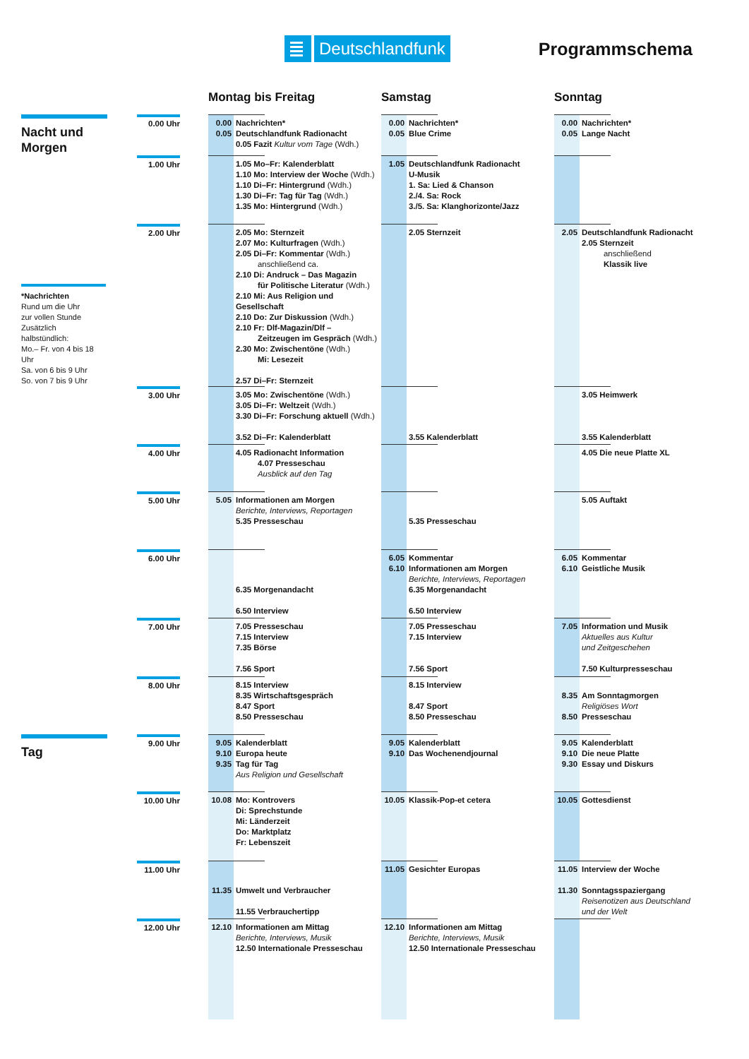Deutschlandfunk
Programmschema
| | | Montag bis Freitag | Samstag | Sonntag |
| --- | --- | --- | --- | --- |
| Nacht und Morgen | 0.00 Uhr | 0.00 Nachrichten* 0.05 Deutschlandfunk Radionacht 0.05 Fazit Kultur vom Tage (Wdh.) | 0.00 Nachrichten* 0.05 Blue Crime | 0.00 Nachrichten* 0.05 Lange Nacht |
| | 1.00 Uhr | 1.05 Mo–Fr: Kalenderblatt 1.10 Mo: Interview der Woche (Wdh.) 1.10 Di–Fr: Hintergrund (Wdh.) 1.30 Di–Fr: Tag für Tag (Wdh.) 1.35 Mo: Hintergrund (Wdh.) | 1.05 Deutschlandfunk Radionacht U-Musik 1. Sa: Lied & Chanson 2./4. Sa: Rock 3./5. Sa: Klanghorizonte/Jazz | |
| *Nachrichten Rund um die Uhr zur vollen Stunde Zusätzlich halbstündlich: Mo.– Fr. von 4 bis 18 Uhr Sa. von 6 bis 9 Uhr So. von 7 bis 9 Uhr | 2.00 Uhr | 2.05 Mo: Sternzeit 2.07 Mo: Kulturfragen (Wdh.) 2.05 Di–Fr: Kommentar (Wdh.) anschließend ca. 2.10 Di: Andruck – Das Magazin für Politische Literatur (Wdh.) 2.10 Mi: Aus Religion und Gesellschaft 2.10 Do: Zur Diskussion (Wdh.) 2.10 Fr: Dlf-Magazin/Dlf – Zeitzeugen im Gespräch (Wdh.) 2.30 Mo: Zwischentöne (Wdh.) Mi: Lesezeit 2.57 Di–Fr: Sternzeit | 2.05 Sternzeit | 2.05 Deutschlandfunk Radionacht 2.05 Sternzeit anschließend Klassik live |
| | 3.00 Uhr | 3.05 Mo: Zwischentöne (Wdh.) 3.05 Di–Fr: Weltzeit (Wdh.) 3.30 Di–Fr: Forschung aktuell (Wdh.) 3.52 Di–Fr: Kalenderblatt | 3.55 Kalenderblatt | 3.05 Heimwerk 3.55 Kalenderblatt |
| | 4.00 Uhr | 4.05 Radionacht Information 4.07 Presseschau Ausblick auf den Tag | | 4.05 Die neue Platte XL |
| | 5.00 Uhr | 5.05 Informationen am Morgen Berichte, Interviews, Reportagen 5.35 Presseschau | 5.35 Presseschau | 5.05 Auftakt |
| | 6.00 Uhr | 6.35 Morgenandacht 6.50 Interview | 6.05 Kommentar 6.10 Informationen am Morgen Berichte, Interviews, Reportagen 6.35 Morgenandacht 6.50 Interview | 6.05 Kommentar 6.10 Geistliche Musik |
| | 7.00 Uhr | 7.05 Presseschau 7.15 Interview 7.35 Börse 7.56 Sport | 7.05 Presseschau 7.15 Interview 7.56 Sport | 7.05 Information und Musik Aktuelles aus Kultur und Zeitgeschehen 7.50 Kulturpresseschau |
| | 8.00 Uhr | 8.15 Interview 8.35 Wirtschaftsgespräch 8.47 Sport 8.50 Presseschau | 8.15 Interview 8.47 Sport 8.50 Presseschau | 8.35 Am Sonntagmorgen Religiöses Wort 8.50 Presseschau |
| Tag | 9.00 Uhr | 9.05 Kalenderblatt 9.10 Europa heute 9.35 Tag für Tag Aus Religion und Gesellschaft | 9.05 Kalenderblatt 9.10 Das Wochenendjournal | 9.05 Kalenderblatt 9.10 Die neue Platte 9.30 Essay und Diskurs |
| | 10.00 Uhr | 10.08 Mo: Kontrovers Di: Sprechstunde Mi: Länderzeit Do: Marktplatz Fr: Lebenszeit | 10.05 Klassik-Pop-et cetera | 10.05 Gottesdienst |
| | 11.00 Uhr | 11.35 Umwelt und Verbraucher 11.55 Verbrauchertipp | 11.05 Gesichter Europas | 11.05 Interview der Woche 11.30 Sonntagsspaziergang Reisenotizen aus Deutschland und der Welt |
| | 12.00 Uhr | 12.10 Informationen am Mittag Berichte, Interviews, Musik 12.50 Internationale Presseschau | 12.10 Informationen am Mittag Berichte, Interviews, Musik 12.50 Internationale Presseschau | |